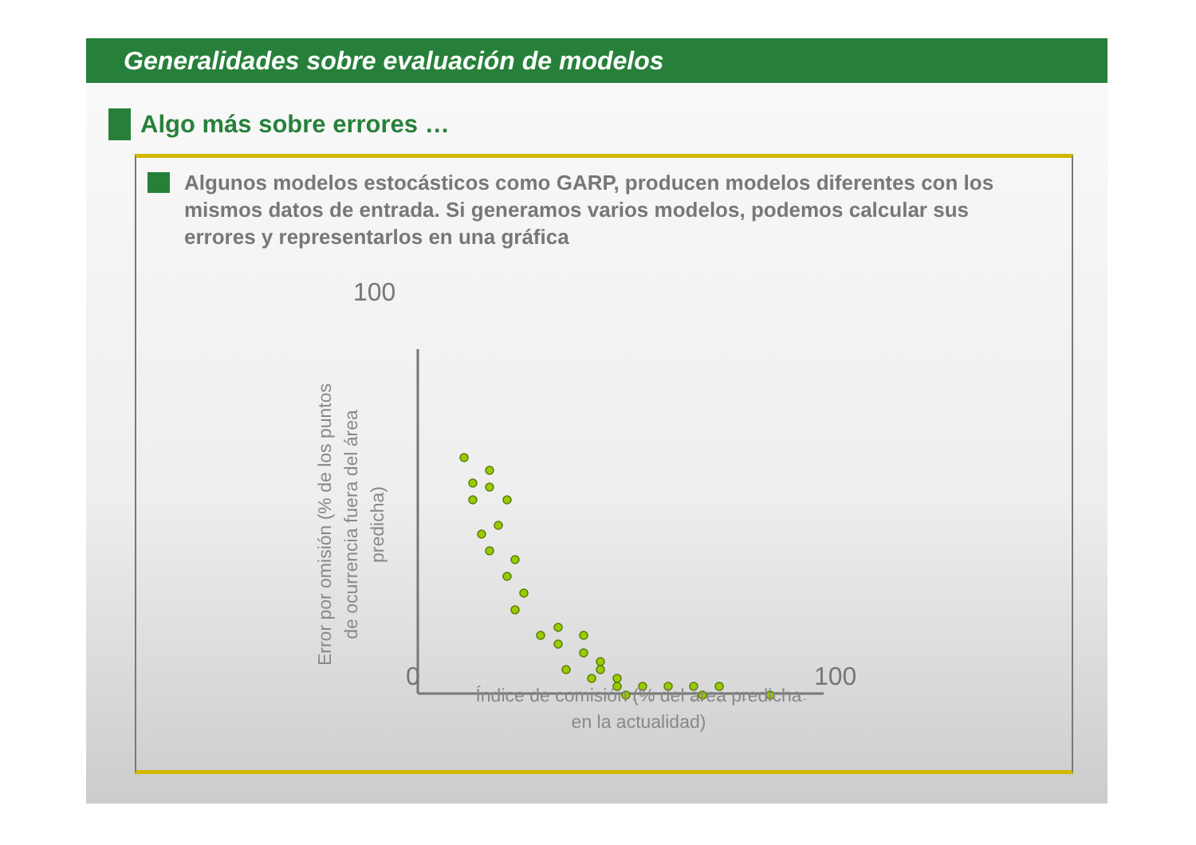Generalidades sobre evaluación de modelos
Algo más sobre errores …
Algunos modelos estocásticos como GARP, producen modelos diferentes con los mismos datos de entrada. Si generamos varios modelos, podemos calcular sus errores y representarlos en una gráfica
Error por omisión (% de los puntos de ocurrencia fuera del área predicha)
100
0 100
Índice de comisión (% del área predicha en la actualidad)